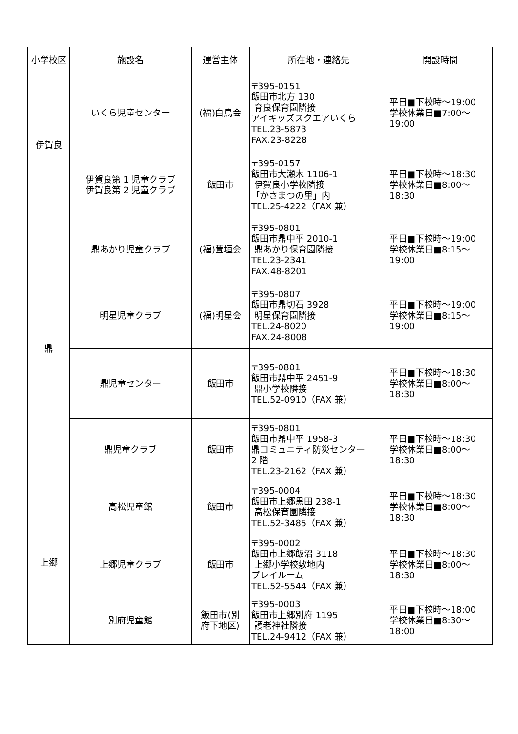| 小学校区 | 施設名 | 運営主体 | 所在地・連絡先 | 開設時間 |
| --- | --- | --- | --- | --- |
| 伊賀良 | いくら児童センター | (福)白鳥会 | 〒395-0151 飯田市北方 130 育良保育園隣接 アイキッズスクエアいくら TEL.23-5873 FAX.23-8228 | 平日■下校時～19:00 学校休業日■7:00～ 19:00 |
| | 伊賀良第 1 児童クラブ 伊賀良第 2 児童クラブ | 飯田市 | 〒395-0157 飯田市大瀬木 1106-1 伊賀良小学校隣接 「かさまつの里」内 TEL.25-4222（FAX 兼） | 平日■下校時～18:30 学校休業日■8:00～ 18:30 |
| 鼎 | 鼎あかり児童クラブ | (福)萱垣会 | 〒395-0801 飯田市鼎中平 2010-1 鼎あかり保育園隣接 TEL.23-2341 FAX.48-8201 | 平日■下校時～19:00 学校休業日■8:15～ 19:00 |
| | 明星児童クラブ | (福)明星会 | 〒395-0807 飯田市鼎切石 3928 明星保育園隣接 TEL.24-8020 FAX.24-8008 | 平日■下校時～19:00 学校休業日■8:15～ 19:00 |
| | 鼎児童センター | 飯田市 | 〒395-0801 飯田市鼎中平 2451-9 鼎小学校隣接 TEL.52-0910（FAX 兼） | 平日■下校時～18:30 学校休業日■8:00～ 18:30 |
| | 鼎児童クラブ | 飯田市 | 〒395-0801 飯田市鼎中平 1958-3 鼎コミュニティ防災センター 2 階 TEL.23-2162（FAX 兼） | 平日■下校時～18:30 学校休業日■8:00～ 18:30 |
| 上郷 | 高松児童館 | 飯田市 | 〒395-0004 飯田市上郷黒田 238-1 高松保育園隣接 TEL.52-3485（FAX 兼） | 平日■下校時～18:30 学校休業日■8:00～ 18:30 |
| | 上郷児童クラブ | 飯田市 | 〒395-0002 飯田市上郷飯沼 3118 上郷小学校敷地内 プレイルーム TEL.52-5544（FAX 兼） | 平日■下校時～18:30 学校休業日■8:00～ 18:30 |
| | 別府児童館 | 飯田市(別 府下地区) | 〒395-0003 飯田市上郷別府 1195 護老神社隣接 TEL.24-9412（FAX 兼） | 平日■下校時～18:00 学校休業日■8:30～ 18:00 |